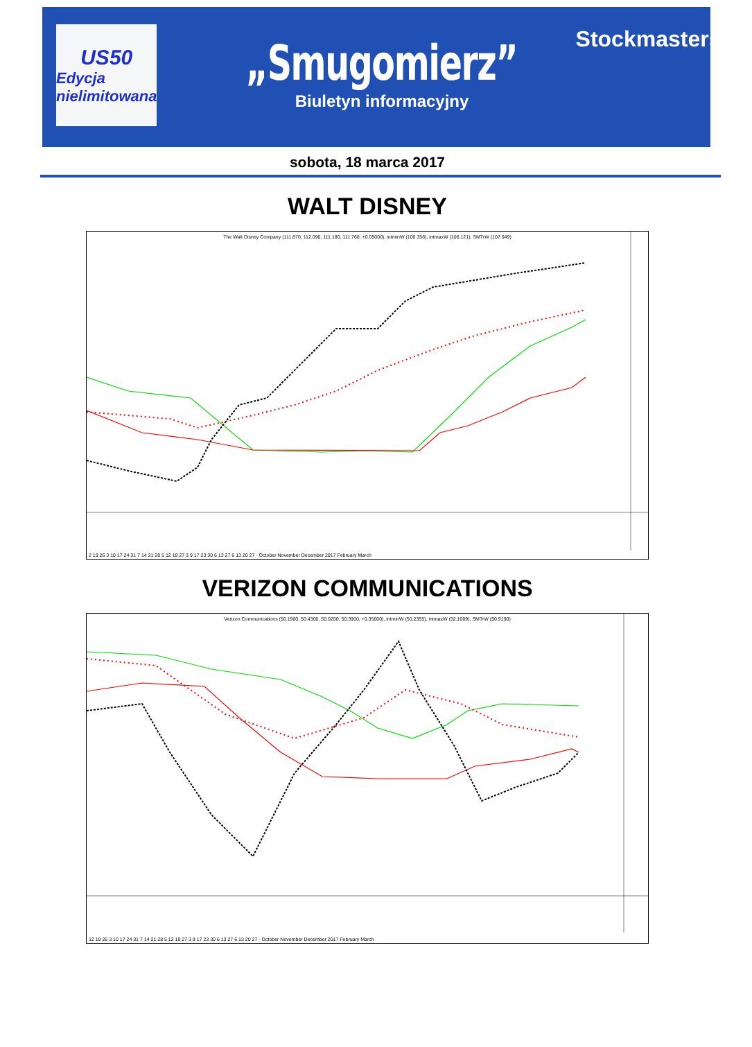US50
Edycja nielimitowana
„Smugomierz”
Biuletyn informacyjny
Stockmasters
sobota, 18 marca 2017
WALT DISNEY
The Walt Disney Company (111.870, 112.090, 111.180, 111.760, +0.05000), intminW (100.356), intmaxW (106.121), SMTrW (107.049)
2 19 26 3 10 17 24 31 7 14 21 28 5 12 19 27 3 9 17 23 30 6 13 27 6 13 20 27 · October November December 2017 February March
VERIZON COMMUNICATIONS
Verizon Communications (50.1900, 50.4300, 50.0200, 50.3900, +0.35000), intminW (50.2355), intmaxW (52.1009), SMTrW (50.9190)
12 19 26 3 10 17 24 31 7 14 21 28 5 12 19 27 3 9 17 23 30 6 13 27 6 13 20 27 · October November December 2017 February March